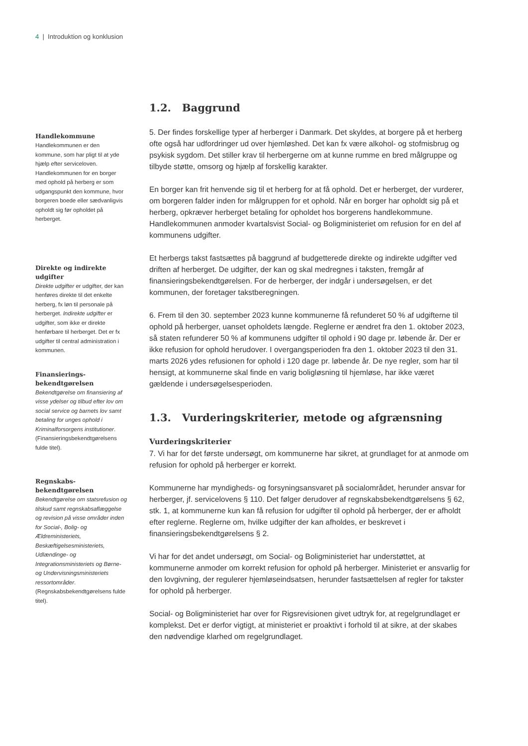4 | Introduktion og konklusion
Handlekommune
Handlekommunen er den kommune, som har pligt til at yde hjælp efter serviceloven. Handlekommunen for en borger med ophold på herberg er som udgangspunkt den kommune, hvor borgeren boede eller sædvanligvis opholdt sig før opholdet på herberget.
Direkte og indirekte udgifter
Direkte udgifter er udgifter, der kan henføres direkte til det enkelte herberg, fx løn til personale på herberget. Indirekte udgifter er udgifter, som ikke er direkte henførbare til herberget. Det er fx udgifter til central administration i kommunen.
Finansierings-bekendtgørelsen
Bekendtgørelse om finansiering af visse ydelser og tilbud efter lov om social service og barnets lov samt betaling for unges ophold i Kriminalforsorgens institutioner. (Finansieringsbekendtgørelsens fulde titel).
Regnskabs-bekendtgørelsen
Bekendtgørelse om statsrefusion og tilskud samt regnskabsaflæggelse og revision på visse områder inden for Social-, Bolig- og Ældreministeriets, Beskæftigelsesministeriets, Udlændinge- og Integrationsministeriets og Børne- og Undervisningsministeriets ressortområder. (Regnskabsbekendtgørelsens fulde titel).
1.2. Baggrund
5. Der findes forskellige typer af herberger i Danmark. Det skyldes, at borgere på et herberg ofte også har udfordringer ud over hjemløshed. Det kan fx være alkohol- og stofmisbrug og psykisk sygdom. Det stiller krav til herbergerne om at kunne rumme en bred målgruppe og tilbyde støtte, omsorg og hjælp af forskellig karakter.
En borger kan frit henvende sig til et herberg for at få ophold. Det er herberget, der vurderer, om borgeren falder inden for målgruppen for et ophold. Når en borger har opholdt sig på et herberg, opkræver herberget betaling for opholdet hos borgerens handlekommune. Handlekommunen anmoder kvartalsvist Social- og Boligministeriet om refusion for en del af kommunens udgifter.
Et herbergs takst fastsættes på baggrund af budgetterede direkte og indirekte udgifter ved driften af herberget. De udgifter, der kan og skal medregnes i taksten, fremgår af finansieringsbekendtgørelsen. For de herberger, der indgår i undersøgelsen, er det kommunen, der foretager takstberegningen.
6. Frem til den 30. september 2023 kunne kommunerne få refunderet 50 % af udgifterne til ophold på herberger, uanset opholdets længde. Reglerne er ændret fra den 1. oktober 2023, så staten refunderer 50 % af kommunens udgifter til ophold i 90 dage pr. løbende år. Der er ikke refusion for ophold herudover. I overgangsperioden fra den 1. oktober 2023 til den 31. marts 2026 ydes refusionen for ophold i 120 dage pr. løbende år. De nye regler, som har til hensigt, at kommunerne skal finde en varig boligløsning til hjemløse, har ikke været gældende i undersøgelsesperioden.
1.3. Vurderingskriterier, metode og afgrænsning
Vurderingskriterier
7. Vi har for det første undersøgt, om kommunerne har sikret, at grundlaget for at anmode om refusion for ophold på herberger er korrekt.
Kommunerne har myndigheds- og forsyningsansvaret på socialområdet, herunder ansvar for herberger, jf. servicelovens § 110. Det følger derudover af regnskabsbekendtgørelsens § 62, stk. 1, at kommunerne kun kan få refusion for udgifter til ophold på herberger, der er afholdt efter reglerne. Reglerne om, hvilke udgifter der kan afholdes, er beskrevet i finansieringsbekendtgørelsens § 2.
Vi har for det andet undersøgt, om Social- og Boligministeriet har understøttet, at kommunerne anmoder om korrekt refusion for ophold på herberger. Ministeriet er ansvarlig for den lovgivning, der regulerer hjemløseindsatsen, herunder fastsættelsen af regler for takster for ophold på herberger.
Social- og Boligministeriet har over for Rigsrevisionen givet udtryk for, at regelgrundlaget er komplekst. Det er derfor vigtigt, at ministeriet er proaktivt i forhold til at sikre, at der skabes den nødvendige klarhed om regelgrundlaget.